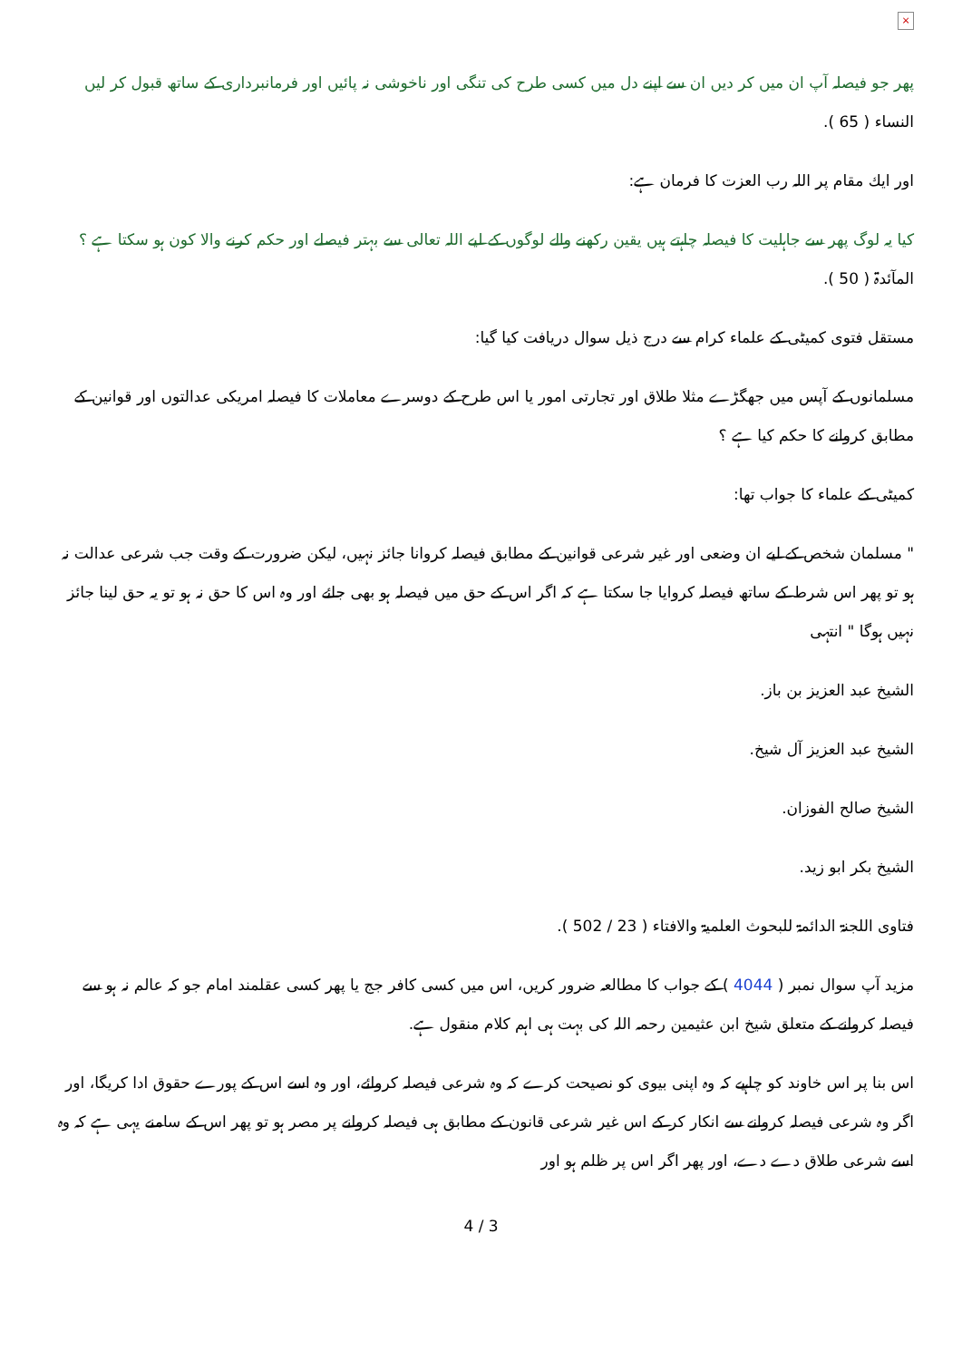×
پھر جو فیصلہ آپ ان میں کر دیں ان سے اپنے دل میں کسی طرح کی تنگی اور ناخوشی نہ پائیں اور فرمانبرداری کے ساتھ قبول کر لیں النساء ( 65 ).
اور ايك مقام پر اللہ رب العزت كا فرمان ہے:
كيا يہ لوگ پھر سے جاہليت كا فيصلہ چاہتے ہيں يقين ركھنے والے لوگوں كے ليے اللہ تعالى سے بہتر فيصلے اور حكم كرنے والا كون ہو سكتا ہے ؟ المآئدۃ ( 50 ).
مستقل فتوى كميٹى كے علماء كرام سے درج ذيل سوال دريافت كيا گيا:
مسلمانوں كے آپس ميں جھگڑے مثلا طلاق اور تجارتى امور يا اس طرح كے دوسرے معاملات كا فيصلہ امريكى عدالتوں اور قوانين كے مطابق كروانے كا حكم كيا ہے ؟
كميٹى كے علماء كا جواب تھا:
" مسلمان شخص كے ليے ان وضعى اور غير شرعى قوانين كے مطابق فيصلہ كروانا جائز نہيں، ليكن ضرورت كے وقت جب شرعى عدالت نہ ہو تو پھر اس شرط كے ساتھ فيصلہ كروايا جا سكتا ہے كہ اگر اس كے حق ميں فيصلہ ہو بھى جائے اور وہ اس كا حق نہ ہو تو يہ حق لينا جائز نہيں ہوگا " انتہى
الشيخ عبد العزيز بن باز.
الشيخ عبد العزيز آل شيخ.
الشيخ صالح الفوزان.
الشيخ بكر ابو زيد.
فتاوى اللجنۃ الدائمۃ للبحوث العلميۃ والافتاء ( 23 / 502 ).
مزيد آپ سوال نمبر ( 4044 ) كے جواب كا مطالعہ ضرور كريں، اس ميں كسى كافر جج يا پھر كسى عقلمند امام جو كہ عالم نہ ہو سے فيصلہ كروانے كے متعلق شيخ ابن عثيمين رحمہ اللہ كى بہت ہى اہم كلام منقول ہے.
اس بنا پر اس خاوند كو چاہيے كہ وہ اپنى بيوى كو نصيحت كرے كہ وہ شرعى فيصلہ كروائے، اور وہ اسے اس كے پورے حقوق ادا كريگا، اور اگر وہ شرعى فيصلہ كروانے سے انكار كر كے اس غير شرعى قانون كے مطابق ہى فيصلہ كروانے پر مصر ہو تو پھر اس كے سامنے يہى ہے كہ وہ اسے شرعى طلاق دے دے، اور پھر اگر اس پر ظلم ہو اور
4 / 3